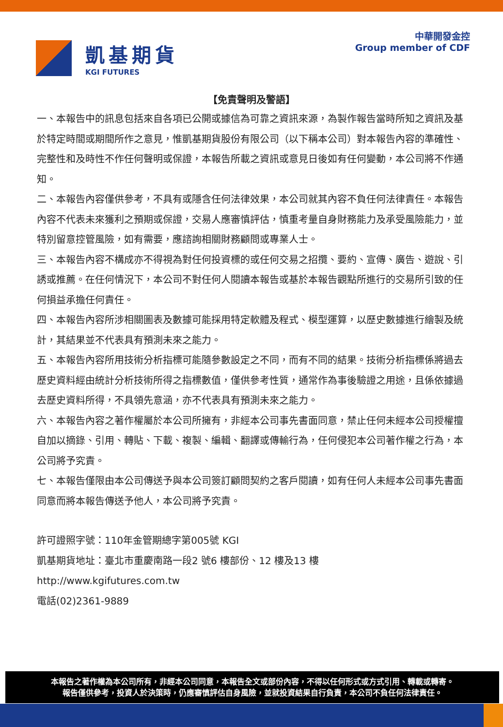凱基期貨
KGI FUTURES
中華開發金控
Group member of CDF
【免責聲明及警語】
一、本報告中的訊息包括來自各項已公開或據信為可靠之資訊來源，為製作報告當時所知之資訊及基於特定時間或期間所作之意見，惟凱基期貨股份有限公司（以下稱本公司）對本報告內容的準確性、完整性和及時性不作任何聲明或保證，本報告所載之資訊或意見日後如有任何變動，本公司將不作通知。
二、本報告內容僅供參考，不具有或隱含任何法律效果，本公司就其內容不負任何法律責任。本報告內容不代表未來獲利之預期或保證，交易人應審慎評估，慎重考量自身財務能力及承受風險能力，並特別留意控管風險，如有需要，應諮詢相關財務顧問或專業人士。
三、本報告內容不構成亦不得視為對任何投資標的或任何交易之招攬、要約、宣傳、廣告、遊說、引誘或推薦。在任何情況下，本公司不對任何人閱讀本報告或基於本報告觀點所進行的交易所引致的任何損益承擔任何責任。
四、本報告內容所涉相關圖表及數據可能採用特定軟體及程式、模型運算，以歷史數據進行繪製及統計，其結果並不代表具有預測未來之能力。
五、本報告內容所用技術分析指標可能隨參數設定之不同，而有不同的結果。技術分析指標係將過去歷史資料經由統計分析技術所得之指標數值，僅供參考性質，通常作為事後驗證之用途，且係依據過去歷史資料所得，不具領先意涵，亦不代表具有預測未來之能力。
六、本報告內容之著作權屬於本公司所擁有，非經本公司事先書面同意，禁止任何未經本公司授權擅自加以摘錄、引用、轉貼、下載、複製、編輯、翻譯或傳輸行為，任何侵犯本公司著作權之行為，本公司將予究責。
七、本報告僅限由本公司傳送予與本公司簽訂顧問契約之客戶閱讀，如有任何人未經本公司事先書面同意而將本報告傳送予他人，本公司將予究責。
許可證照字號：110年金管期總字第005號 KGI
凱基期貨地址：臺北市重慶南路一段2 號6 樓部份、12 樓及13 樓
http://www.kgifutures.com.tw
電話(02)2361-9889
本報告之著作權為本公司所有，非經本公司同意，本報告全文或部份內容，不得以任何形式或方式引用、轉載或轉寄。
報告僅供參考，投資人於決策時，仍應審慎評估自身風險，並就投資結果自行負責，本公司不負任何法律責任。